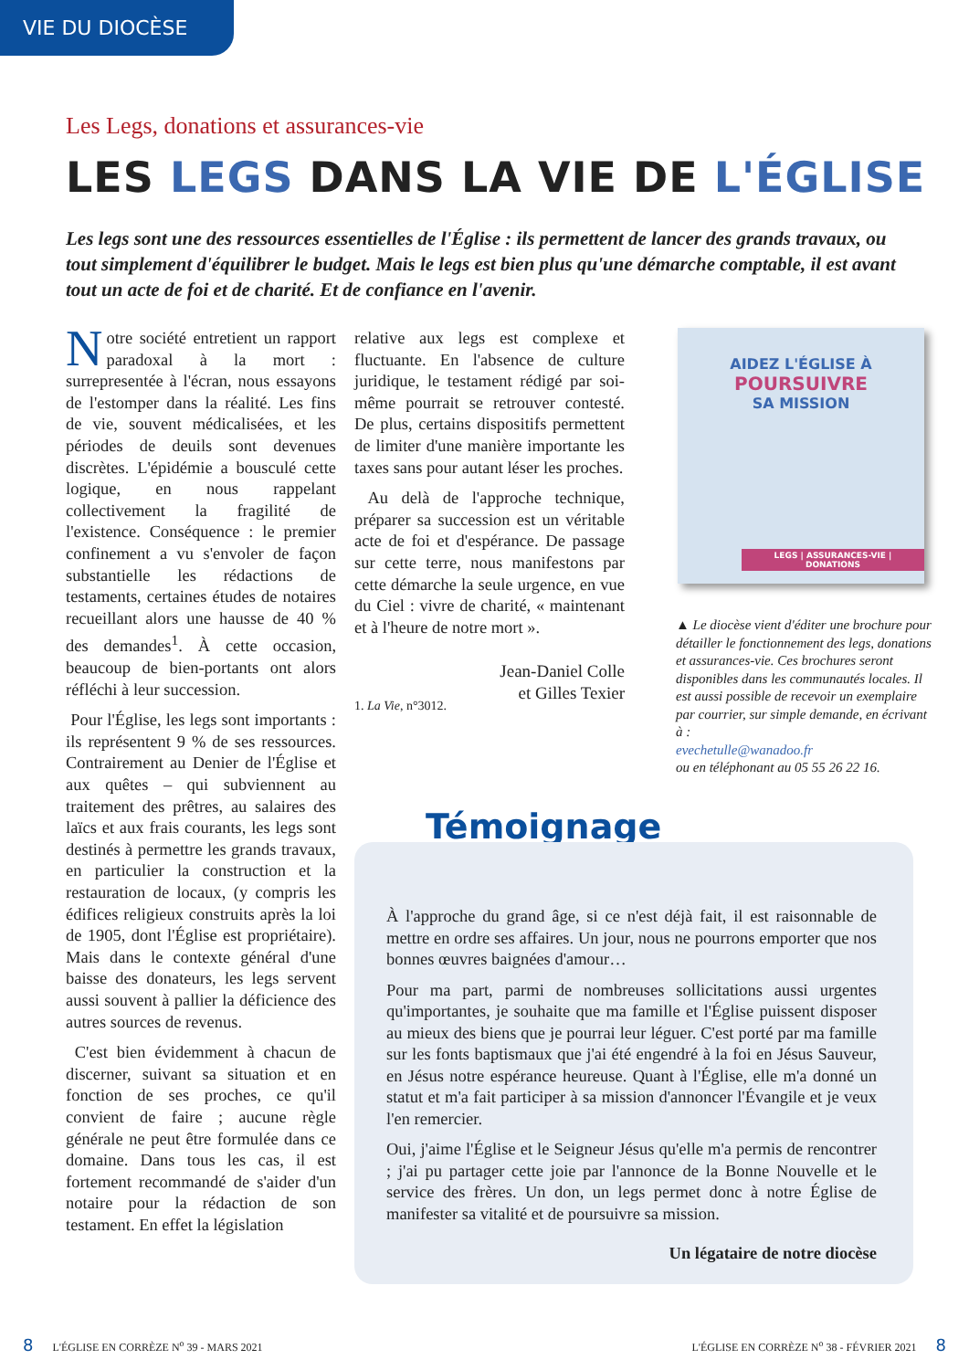VIE DU DIOCÈSE
Les Legs, donations et assurances-vie
LES LEGS DANS LA VIE DE L'ÉGLISE
Les legs sont une des ressources essentielles de l'Église : ils permettent de lancer des grands travaux, ou tout simplement d'équilibrer le budget. Mais le legs est bien plus qu'une démarche comptable, il est avant tout un acte de foi et de charité. Et de confiance en l'avenir.
Notre société entretient un rapport paradoxal à la mort : surrepresentée à l'écran, nous essayons de l'estomper dans la réalité. Les fins de vie, souvent médicalisées, et les périodes de deuils sont devenues discrètes. L'épidémie a bousculé cette logique, en nous rappelant collectivement la fragilité de l'existence. Conséquence : le premier confinement a vu s'envoler de façon substantielle les rédactions de testaments, certaines études de notaires recueillant alors une hausse de 40 % des demandes<sup>1</sup>. À cette occasion, beaucoup de bien-portants ont alors réfléchi à leur succession.
Pour l'Église, les legs sont importants : ils représentent 9 % de ses ressources. Contrairement au Denier de l'Église et aux quêtes – qui subviennent au traitement des prêtres, au salaires des laïcs et aux frais courants, les legs sont destinés à permettre les grands travaux, en particulier la construction et la restauration de locaux, (y compris les édifices religieux construits après la loi de 1905, dont l'Église est propriétaire). Mais dans le contexte général d'une baisse des donateurs, les legs servent aussi souvent à pallier la déficience des autres sources de revenus.
C'est bien évidemment à chacun de discerner, suivant sa situation et en fonction de ses proches, ce qu'il convient de faire ; aucune règle générale ne peut être formulée dans ce domaine. Dans tous les cas, il est fortement recommandé de s'aider d'un notaire pour la rédaction de son testament. En effet la législation
relative aux legs est complexe et fluctuante. En l'absence de culture juridique, le testament rédigé par soi-même pourrait se retrouver contesté. De plus, certains dispositifs permettent de limiter d'une manière importante les taxes sans pour autant léser les proches.
Au delà de l'approche technique, préparer sa succession est un véritable acte de foi et d'espérance. De passage sur cette terre, nous manifestons par cette démarche la seule urgence, en vue du Ciel : vivre de charité, « maintenant et à l'heure de notre mort ».
Jean-Daniel Colle
et Gilles Texier
1. La Vie, n°3012.
AIDEZ L'ÉGLISE À
POURSUIVRE
SA MISSION
LEGS | ASSURANCES-VIE | DONATIONS
▲ Le diocèse vient d'éditer une brochure pour détailler le fonctionnement des legs, donations et assurances-vie. Ces brochures seront disponibles dans les communautés locales. Il est aussi possible de recevoir un exemplaire par courrier, sur simple demande, en écrivant à :
evechetulle@wanadoo.fr
ou en téléphonant au 05 55 26 22 16.
Témoignage
À l'approche du grand âge, si ce n'est déjà fait, il est raisonnable de mettre en ordre ses affaires. Un jour, nous ne pourrons emporter que nos bonnes œuvres baignées d'amour…
Pour ma part, parmi de nombreuses sollicitations aussi urgentes qu'importantes, je souhaite que ma famille et l'Église puissent disposer au mieux des biens que je pourrai leur léguer. C'est porté par ma famille sur les fonts baptismaux que j'ai été engendré à la foi en Jésus Sauveur, en Jésus notre espérance heureuse. Quant à l'Église, elle m'a donné un statut et m'a fait participer à sa mission d'annoncer l'Évangile et je veux l'en remercier.
Oui, j'aime l'Église et le Seigneur Jésus qu'elle m'a permis de rencontrer ; j'ai pu partager cette joie par l'annonce de la Bonne Nouvelle et le service des frères. Un don, un legs permet donc à notre Église de manifester sa vitalité et de poursuivre sa mission.
Un légataire de notre diocèse
8 L'ÉGLISE EN CORRÈZE N<sup>o</sup> 39 - MARS 2021
L'ÉGLISE EN CORRÈZE N<sup>o</sup> 38 - FÉVRIER 2021 8